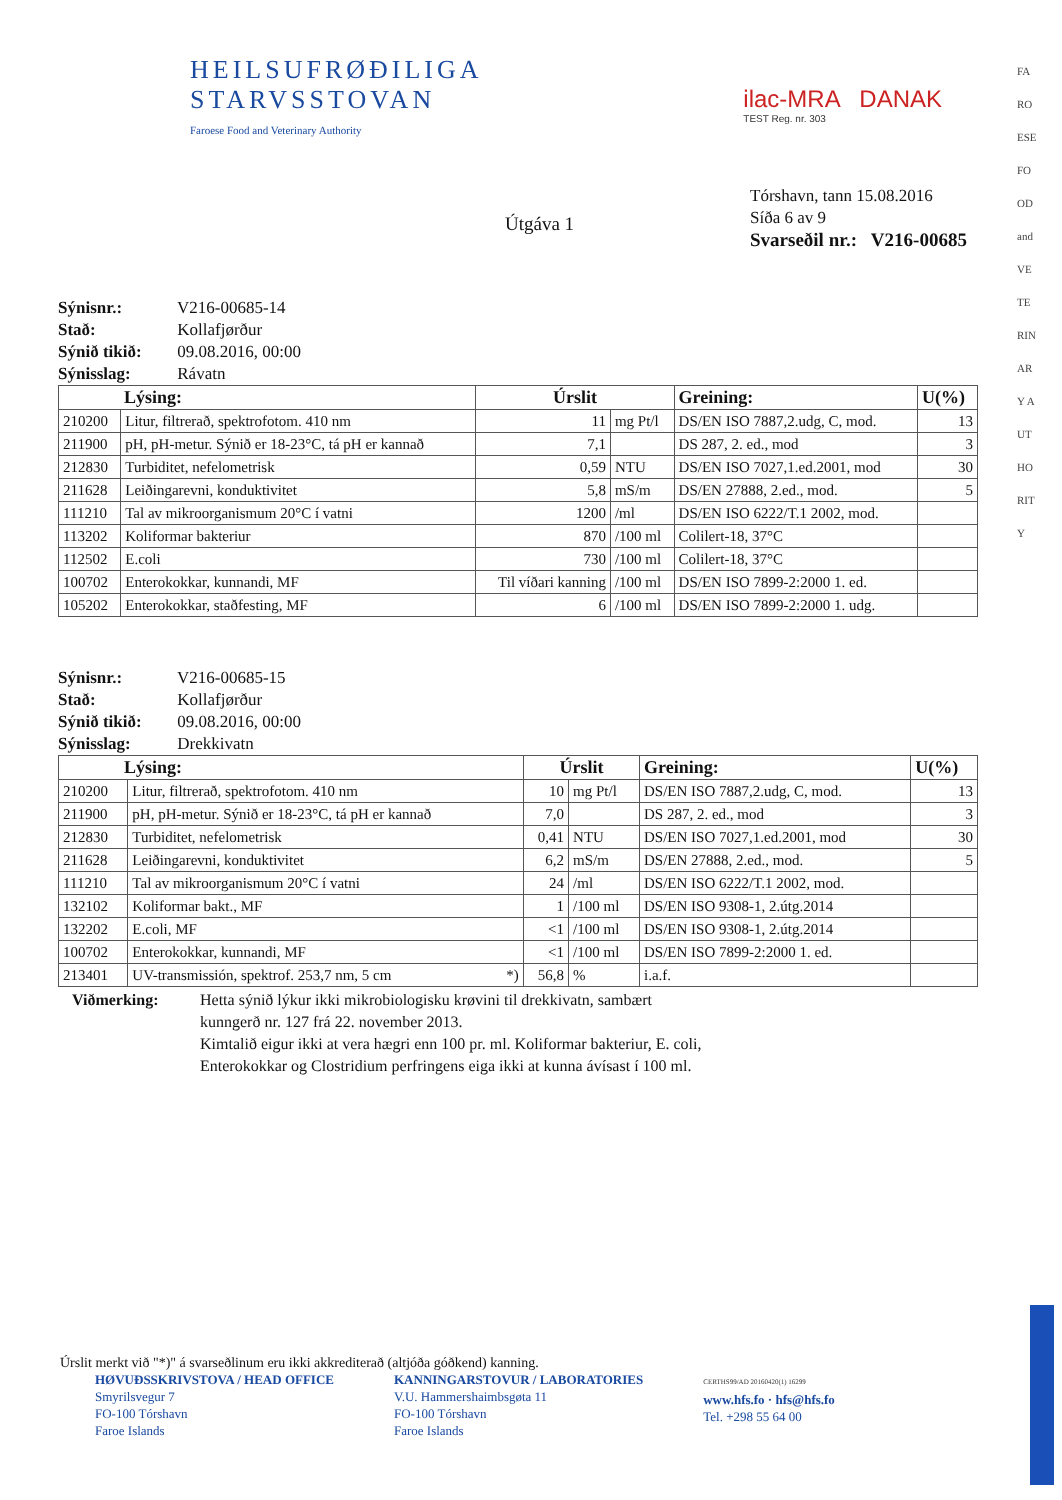HEILSUFRØÐILIGA
STARVSSTOVAN
Faroese Food and Veterinary Authority
ilac-MRA DANAK
TEST Reg. nr. 303
Tórshavn, tann 15.08.2016
Síða 6 av 9
Svarseðil nr.: V216-00685
Útgáva 1
Sýnisnr.: V216-00685-14
Stað: Kollafjørður
Sýnið tikið: 09.08.2016, 00:00
Sýnisslag: Rávatn
| Lýsing: | | Úrslit | | Greining: | U(%) |
| --- | --- | --- | --- | --- | --- |
| 210200 | Litur, filtrerað, spektrofotom. 410 nm | 11 | mg Pt/l | DS/EN ISO 7887,2.udg, C, mod. | 13 |
| 211900 | pH, pH-metur. Sýnið er 18-23°C, tá pH er kannað | 7,1 | | DS 287, 2. ed., mod | 3 |
| 212830 | Turbiditet, nefelometrisk | 0,59 | NTU | DS/EN ISO 7027,1.ed.2001, mod | 30 |
| 211628 | Leiðingarevni, konduktivitet | 5,8 | mS/m | DS/EN 27888, 2.ed., mod. | 5 |
| 111210 | Tal av mikroorganismum 20°C í vatni | 1200 | /ml | DS/EN ISO 6222/T.1 2002, mod. | |
| 113202 | Koliformar bakteriur | 870 | /100 ml | Colilert-18, 37°C | |
| 112502 | E.coli | 730 | /100 ml | Colilert-18, 37°C | |
| 100702 | Enterokokkar, kunnandi, MF | Til víðari kanning | /100 ml | DS/EN ISO 7899-2:2000 1. ed. | |
| 105202 | Enterokokkar, staðfesting, MF | 6 | /100 ml | DS/EN ISO 7899-2:2000 1. udg. | |
Sýnisnr.: V216-00685-15
Stað: Kollafjørður
Sýnið tikið: 09.08.2016, 00:00
Sýnisslag: Drekkivatn
| Lýsing: | | Úrslit | | Greining: | U(%) |
| --- | --- | --- | --- | --- | --- |
| 210200 | Litur, filtrerað, spektrofotom. 410 nm | 10 | mg Pt/l | DS/EN ISO 7887,2.udg, C, mod. | 13 |
| 211900 | pH, pH-metur. Sýnið er 18-23°C, tá pH er kannað | 7,0 | | DS 287, 2. ed., mod | 3 |
| 212830 | Turbiditet, nefelometrisk | 0,41 | NTU | DS/EN ISO 7027,1.ed.2001, mod | 30 |
| 211628 | Leiðingarevni, konduktivitet | 6,2 | mS/m | DS/EN 27888, 2.ed., mod. | 5 |
| 111210 | Tal av mikroorganismum 20°C í vatni | 24 | /ml | DS/EN ISO 6222/T.1 2002, mod. | |
| 132102 | Koliformar bakt., MF | 1 | /100 ml | DS/EN ISO 9308-1, 2.útg.2014 | |
| 132202 | E.coli, MF | <1 | /100 ml | DS/EN ISO 9308-1, 2.útg.2014 | |
| 100702 | Enterokokkar, kunnandi, MF | <1 | /100 ml | DS/EN ISO 7899-2:2000 1. ed. | |
| 213401 | UV-transmissión, spektrof. 253,7 nm, 5 cm *) | 56,8 | % | i.a.f. | |
Viðmerking: Hetta sýnið lýkur ikki mikrobiologisku krøvini til drekkivatn, sambært
kunngerð nr. 127 frá 22. november 2013.
Kimtalið eigur ikki at vera hægri enn 100 pr. ml. Koliformar bakteriur, E. coli,
Enterokokkar og Clostridium perfringens eiga ikki at kunna ávísast í 100 ml.
Úrslit merkt við "*)" á svarseðlinum eru ikki akkrediterað (altjóða góðkend) kanning.
HØVUÐSSKRIVSTOVA / HEAD OFFICE
Smyrilsvegur 7
FO-100 Tórshavn
Faroe Islands
KANNINGARSTOVUR / LABORATORIES
V.U. Hammershaimbsgøta 11
FO-100 Tórshavn
Faroe Islands
CERTHS99/AD 20160420(1) 16299
www.hfs.fo · hfs@hfs.fo
Tel. +298 55 64 00
FAROESE FOOD and VETERINARY AUTHORITY